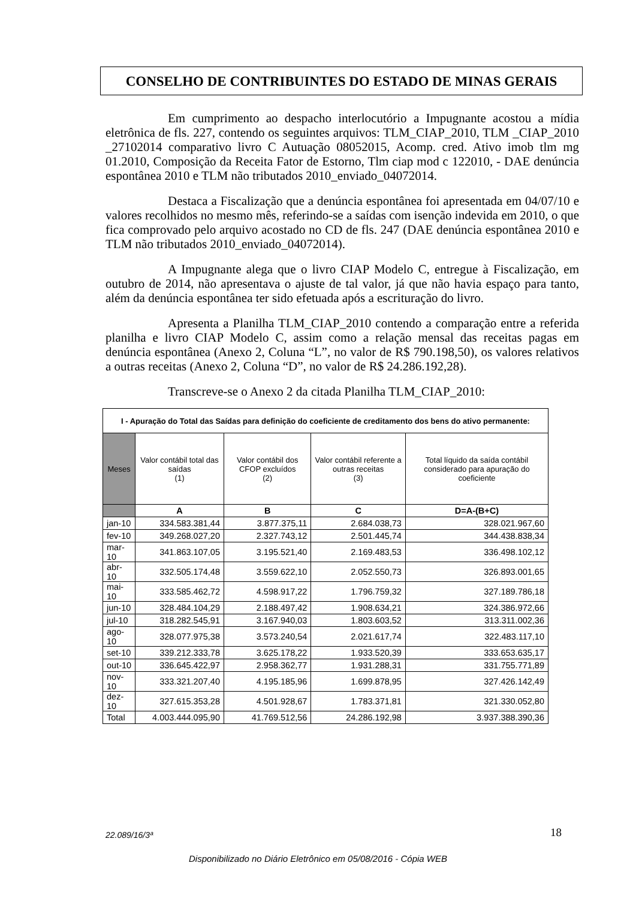CONSELHO DE CONTRIBUINTES DO ESTADO DE MINAS GERAIS
Em cumprimento ao despacho interlocutório a Impugnante acostou a mídia eletrônica de fls. 227, contendo os seguintes arquivos: TLM_CIAP_2010, TLM _CIAP_2010 _27102014 comparativo livro C Autuação 08052015, Acomp. cred. Ativo imob tlm mg 01.2010, Composição da Receita Fator de Estorno, Tlm ciap mod c 122010, - DAE denúncia espontânea 2010 e TLM não tributados 2010_enviado_04072014.
Destaca a Fiscalização que a denúncia espontânea foi apresentada em 04/07/10 e valores recolhidos no mesmo mês, referindo-se a saídas com isenção indevida em 2010, o que fica comprovado pelo arquivo acostado no CD de fls. 247 (DAE denúncia espontânea 2010 e TLM não tributados 2010_enviado_04072014).
A Impugnante alega que o livro CIAP Modelo C, entregue à Fiscalização, em outubro de 2014, não apresentava o ajuste de tal valor, já que não havia espaço para tanto, além da denúncia espontânea ter sido efetuada após a escrituração do livro.
Apresenta a Planilha TLM_CIAP_2010 contendo a comparação entre a referida planilha e livro CIAP Modelo C, assim como a relação mensal das receitas pagas em denúncia espontânea (Anexo 2, Coluna “L”, no valor de R$ 790.198,50), os valores relativos a outras receitas (Anexo 2, Coluna “D”, no valor de R$ 24.286.192,28).
Transcreve-se o Anexo 2 da citada Planilha TLM_CIAP_2010:
| I - Apuração do Total das Saídas para definição do coeficiente de creditamento dos bens do ativo permanente: | | | | |
| --- | --- | --- | --- | --- |
| Meses | Valor contábil total das saídas (1) | Valor contábil dos CFOP excluídos (2) | Valor contábil referente a outras receitas (3) | Total líquido da saída contábil considerado para apuração do coeficiente |
| | A | B | C | D=A-(B+C) |
| jan-10 | 334.583.381,44 | 3.877.375,11 | 2.684.038,73 | 328.021.967,60 |
| fev-10 | 349.268.027,20 | 2.327.743,12 | 2.501.445,74 | 344.438.838,34 |
| mar-10 | 341.863.107,05 | 3.195.521,40 | 2.169.483,53 | 336.498.102,12 |
| abr-10 | 332.505.174,48 | 3.559.622,10 | 2.052.550,73 | 326.893.001,65 |
| mai-10 | 333.585.462,72 | 4.598.917,22 | 1.796.759,32 | 327.189.786,18 |
| jun-10 | 328.484.104,29 | 2.188.497,42 | 1.908.634,21 | 324.386.972,66 |
| jul-10 | 318.282.545,91 | 3.167.940,03 | 1.803.603,52 | 313.311.002,36 |
| ago-10 | 328.077.975,38 | 3.573.240,54 | 2.021.617,74 | 322.483.117,10 |
| set-10 | 339.212.333,78 | 3.625.178,22 | 1.933.520,39 | 333.653.635,17 |
| out-10 | 336.645.422,97 | 2.958.362,77 | 1.931.288,31 | 331.755.771,89 |
| nov-10 | 333.321.207,40 | 4.195.185,96 | 1.699.878,95 | 327.426.142,49 |
| dez-10 | 327.615.353,28 | 4.501.928,67 | 1.783.371,81 | 321.330.052,80 |
| Total | 4.003.444.095,90 | 41.769.512,56 | 24.286.192,98 | 3.937.388.390,36 |
22.089/16/3ª 18
Disponibilizado no Diário Eletrônico em 05/08/2016 - Cópia WEB